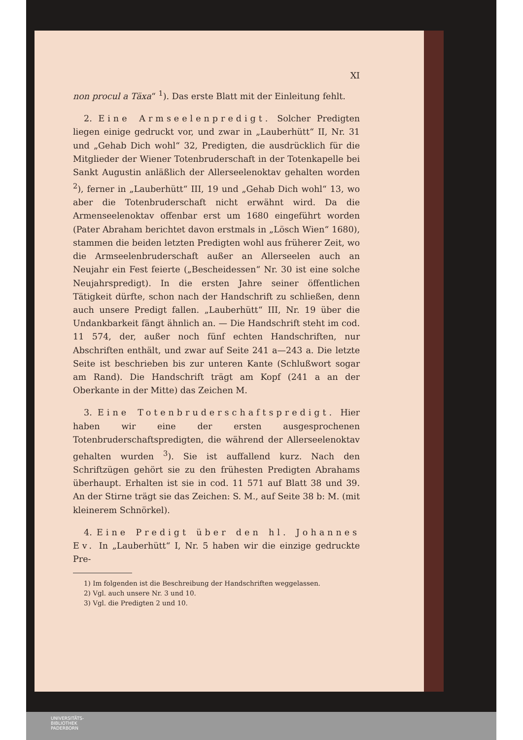XI
non procul a Täxa“ <sup>1</sup>). Das erste Blatt mit der Einleitung fehlt.
2. Eine Armseelenpredigt. Solcher Predigten liegen einige gedruckt vor, und zwar in „Lauberhütt“ II, Nr. 31 und „Gehab Dich wohl“ 32, Predigten, die ausdrücklich für die Mitglieder der Wiener Totenbruderschaft in der Totenkapelle bei Sankt Augustin anläßlich der Allerseelenoktav gehalten worden <sup>2</sup>), ferner in „Lauberhütt“ III, 19 und „Gehab Dich wohl“ 13, wo aber die Totenbruderschaft nicht erwähnt wird. Da die Armenseelenoktav offenbar erst um 1680 eingeführt worden (Pater Abraham berichtet davon erstmals in „Lösch Wien“ 1680), stammen die beiden letzten Predigten wohl aus früherer Zeit, wo die Armseelenbruderschaft außer an Allerseelen auch an Neujahr ein Fest feierte („Bescheidessen“ Nr. 30 ist eine solche Neujahrspredigt). In die ersten Jahre seiner öffentlichen Tätigkeit dürfte, schon nach der Handschrift zu schließen, denn auch unsere Predigt fallen. „Lauberhütt“ III, Nr. 19 über die Undankbarkeit fängt ähnlich an. — Die Handschrift steht im cod. 11 574, der, außer noch fünf echten Handschriften, nur Abschriften enthält, und zwar auf Seite 241 a—243 a. Die letzte Seite ist beschrieben bis zur unteren Kante (Schlußwort sogar am Rand). Die Handschrift trägt am Kopf (241 a an der Oberkante in der Mitte) das Zeichen M.
3. Eine Totenbruderschaftspredigt. Hier haben wir eine der ersten ausgesprochenen Totenbruderschaftspredigten, die während der Allerseelenoktav gehalten wurden <sup>3</sup>). Sie ist auffallend kurz. Nach den Schriftzügen gehört sie zu den frühesten Predigten Abrahams überhaupt. Erhalten ist sie in cod. 11 571 auf Blatt 38 und 39. An der Stirne trägt sie das Zeichen: S. M., auf Seite 38 b: M. (mit kleinerem Schnörkel).
4. Eine Predigt über den hl. Johannes Ev. In „Lauberhütt“ I, Nr. 5 haben wir die einzige gedruckte Pre-
1) Im folgenden ist die Beschreibung der Handschriften weggelassen.
2) Vgl. auch unsere Nr. 3 und 10.
3) Vgl. die Predigten 2 und 10.
UNIVERSITÄTS-
BIBLIOTHEK
PADERBORN